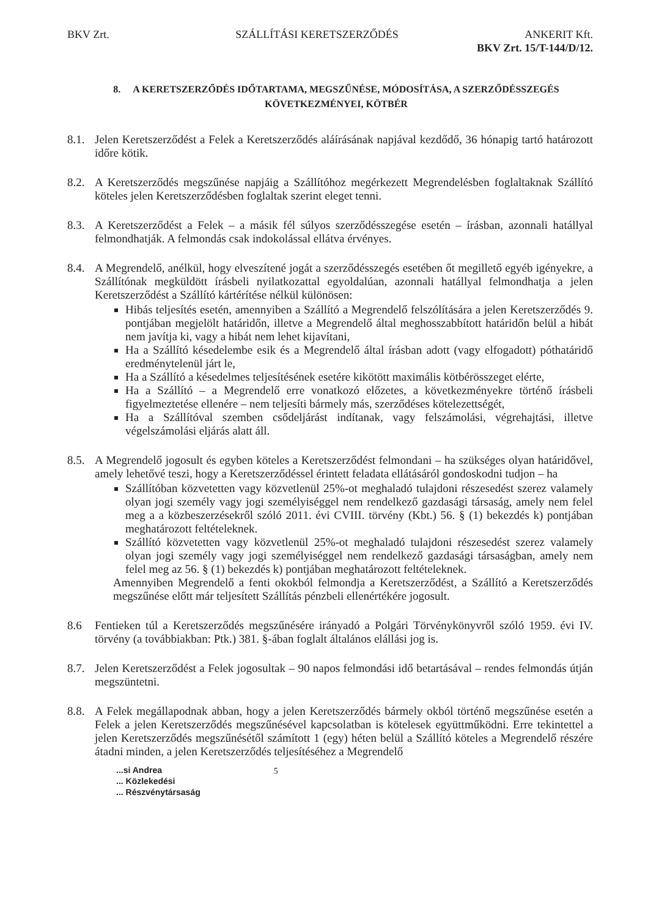BKV Zrt. SZÁLLÍTÁSI KERETSZERZŐDÉS ANKERIT Kft.
BKV Zrt. 15/T-144/D/12.
8. A KERETSZERZŐDÉS IDŐTARTAMA, MEGSZŰNÉSE, MÓDOSÍTÁSA, A SZERZŐDÉSSZEGÉS KÖVETKEZMÉNYEI, KÖTBÉR
8.1.
Jelen Keretszerződést a Felek a Keretszerződés aláírásának napjával kezdődő, 36 hónapig tartó határozott időre kötik.
8.2.
A Keretszerződés megszűnése napjáig a Szállítóhoz megérkezett Megrendelésben foglaltaknak Szállító köteles jelen Keretszerződésben foglaltak szerint eleget tenni.
8.3.
A Keretszerződést a Felek – a másik fél súlyos szerződésszegése esetén – írásban, azonnali hatállyal felmondhatják. A felmondás csak indokolással ellátva érvényes.
8.4.
A Megrendelő, anélkül, hogy elveszítené jogát a szerződésszegés esetében őt megillető egyéb igényekre, a Szállítónak megküldött írásbeli nyilatkozattal egyoldalúan, azonnali hatállyal felmondhatja a jelen Keretszerződést a Szállító kártérítése nélkül különösen:
Hibás teljesítés esetén, amennyiben a Szállító a Megrendelő felszólítására a jelen Keretszerződés 9. pontjában megjelölt határidőn, illetve a Megrendelő által meghosszabbított határidőn belül a hibát nem javítja ki, vagy a hibát nem lehet kijavítani,
Ha a Szállító késedelembe esik és a Megrendelő által írásban adott (vagy elfogadott) póthatáridő eredménytelenül járt le,
Ha a Szállító a késedelmes teljesítésének esetére kikötött maximális kötbérösszeget elérte,
Ha a Szállító – a Megrendelő erre vonatkozó előzetes, a következményekre történő írásbeli figyelmeztetése ellenére – nem teljesíti bármely más, szerződéses kötelezettségét,
Ha a Szállítóval szemben csődeljárást indítanak, vagy felszámolási, végrehajtási, illetve végelszámolási eljárás alatt áll.
8.5.
A Megrendelő jogosult és egyben köteles a Keretszerződést felmondani – ha szükséges olyan határidővel, amely lehetővé teszi, hogy a Keretszerződéssel érintett feladata ellátásáról gondoskodni tudjon – ha
Szállítóban közvetetten vagy közvetlenül 25%-ot meghaladó tulajdoni részesedést szerez valamely olyan jogi személy vagy jogi személyiséggel nem rendelkező gazdasági társaság, amely nem felel meg a a közbeszerzésekről szóló 2011. évi CVIII. törvény (Kbt.) 56. § (1) bekezdés k) pontjában meghatározott feltételeknek.
Szállító közvetetten vagy közvetlenül 25%-ot meghaladó tulajdoni részesedést szerez valamely olyan jogi személy vagy jogi személyiséggel nem rendelkező gazdasági társaságban, amely nem felel meg az 56. § (1) bekezdés k) pontjában meghatározott feltételeknek.
Amennyiben Megrendelő a fenti okokból felmondja a Keretszerződést, a Szállító a Keretszerződés megszűnése előtt már teljesített Szállítás pénzbeli ellenértékére jogosult.
8.6 Fentieken túl a Keretszerződés megszűnésére irányadó a Polgári Törvénykönyvről szóló 1959. évi IV. törvény (a továbbiakban: Ptk.) 381. §-ában foglalt általános elállási jog is.
8.7.
Jelen Keretszerződést a Felek jogosultak – 90 napos felmondási idő betartásával – rendes felmondás útján megszüntetni.
8.8.
A Felek megállapodnak abban, hogy a jelen Keretszerződés bármely okból történő megszűnése esetén a Felek a jelen Keretszerződés megszűnésével kapcsolatban is kötelesek együttműködni. Erre tekintettel a jelen Keretszerződés megszűnésétől számított 1 (egy) héten belül a Szállító köteles a Megrendelő részére átadni minden, a jelen Keretszerződés teljesítéséhez a Megrendelő
...si Andrea
... Közlekedési
... Részvénytársaság
5